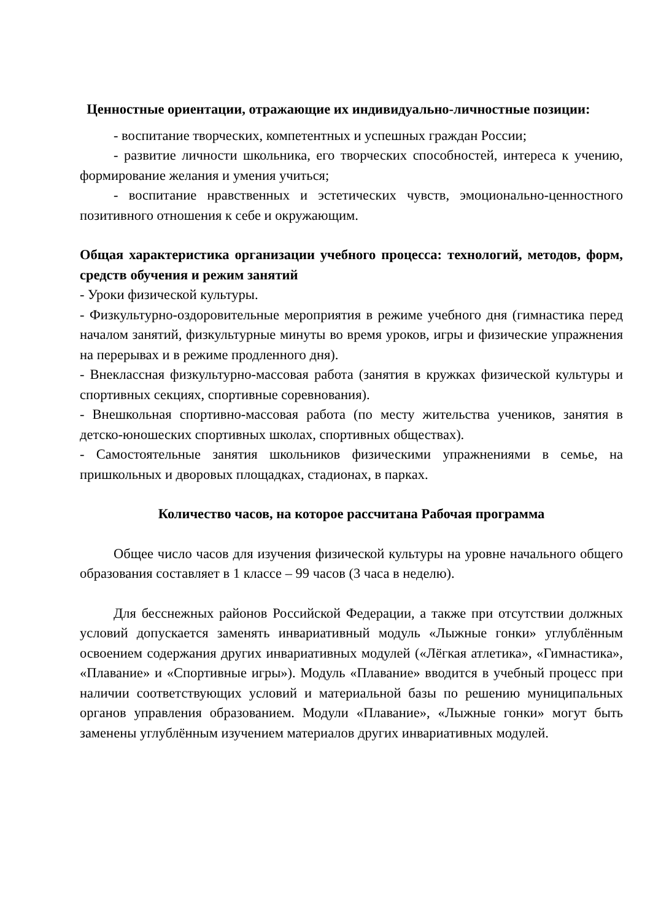Ценностные ориентации, отражающие их индивидуально-личностные позиции:
- воспитание творческих, компетентных и успешных граждан России;
- развитие личности школьника, его творческих способностей, интереса к учению, формирование желания и умения учиться;
- воспитание нравственных и эстетических чувств, эмоционально-ценностного позитивного отношения к себе и окружающим.
Общая характеристика организации учебного процесса: технологий, методов, форм, средств обучения и режим занятий
- Уроки физической культуры.
- Физкультурно-оздоровительные мероприятия в режиме учебного дня (гимнастика перед началом занятий, физкультурные минуты во время уроков, игры и физические упражнения на перерывах и в режиме продленного дня).
- Внеклассная физкультурно-массовая работа (занятия в кружках физической культуры и спортивных секциях, спортивные соревнования).
- Внешкольная спортивно-массовая работа (по месту жительства учеников, занятия в детско-юношеских спортивных школах, спортивных обществах).
- Самостоятельные занятия школьников физическими упражнениями в семье, на пришкольных и дворовых площадках, стадионах, в парках.
Количество часов, на которое рассчитана Рабочая программа
Общее число часов для изучения физической культуры на уровне начального общего образования составляет в 1 классе – 99 часов (3 часа в неделю).
Для бесснежных районов Российской Федерации, а также при отсутствии должных условий допускается заменять инвариативный модуль «Лыжные гонки» углублённым освоением содержания других инвариативных модулей («Лёгкая атлетика», «Гимнастика», «Плавание» и «Спортивные игры»). Модуль «Плавание» вводится в учебный процесс при наличии соответствующих условий и материальной базы по решению муниципальных органов управления образованием. Модули «Плавание», «Лыжные гонки» могут быть заменены углублённым изучением материалов других инвариативных модулей.